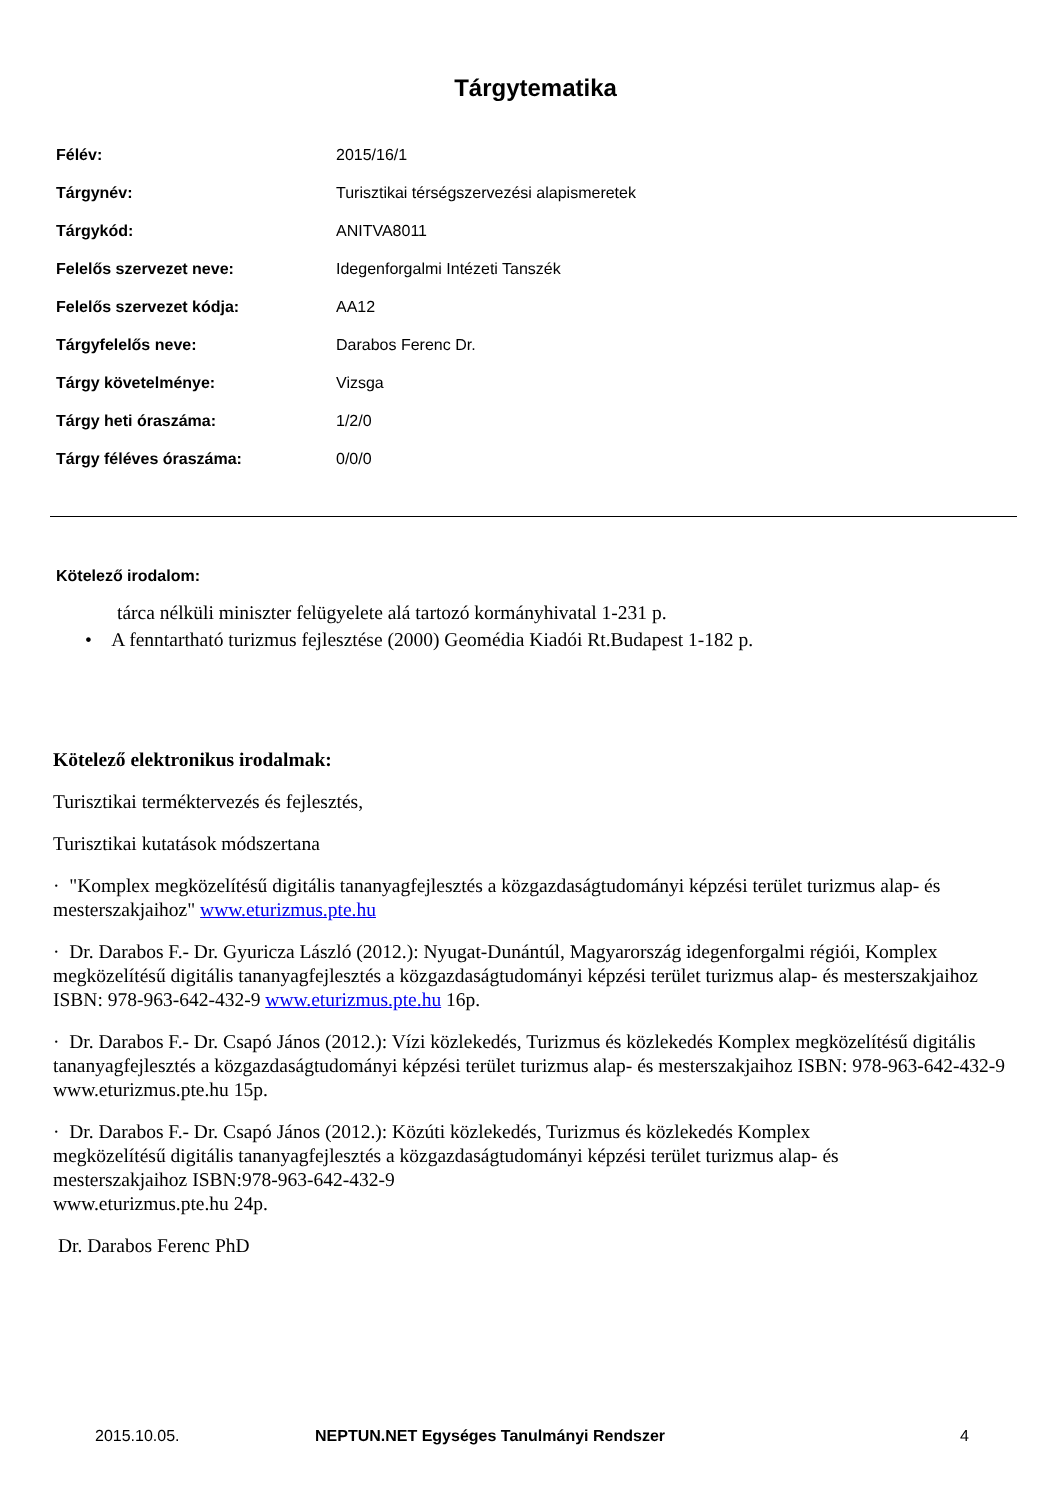Tárgytematika
| Félév: | 2015/16/1 |
| Tárgynév: | Turisztikai térségszervezési alapismeretek |
| Tárgykód: | ANITVA8011 |
| Felelős szervezet neve: | Idegenforgalmi Intézeti Tanszék |
| Felelős szervezet kódja: | AA12 |
| Tárgyfelelős neve: | Darabos Ferenc Dr. |
| Tárgy követelménye: | Vizsga |
| Tárgy heti óraszáma: | 1/2/0 |
| Tárgy féléves óraszáma: | 0/0/0 |
Kötelező irodalom:
tárca nélküli miniszter felügyelete alá tartozó kormányhivatal 1-231 p.
• A fenntartható turizmus fejlesztése (2000) Geomédia Kiadói Rt.Budapest 1-182 p.
Kötelező elektronikus irodalmak:
Turisztikai terméktervezés és fejlesztés,
Turisztikai kutatások módszertana
· "Komplex megközelítésű digitális tananyagfejlesztés a közgazdaságtudományi képzési terület turizmus alap- és mesterszakjaihoz" www.eturizmus.pte.hu
· Dr. Darabos F.- Dr. Gyuricza László (2012.): Nyugat-Dunántúl, Magyarország idegenforgalmi régiói, Komplex megközelítésű digitális tananyagfejlesztés a közgazdaságtudományi képzési terület turizmus alap- és mesterszakjaihoz ISBN: 978-963-642-432-9 www.eturizmus.pte.hu 16p.
· Dr. Darabos F.- Dr. Csapó János (2012.): Vízi közlekedés, Turizmus és közlekedés Komplex megközelítésű digitális tananyagfejlesztés a közgazdaságtudományi képzési terület turizmus alap- és mesterszakjaihoz ISBN: 978-963-642-432-9 www.eturizmus.pte.hu 15p.
· Dr. Darabos F.- Dr. Csapó János (2012.): Közúti közlekedés, Turizmus és közlekedés Komplex
megközelítésű digitális tananyagfejlesztés a közgazdaságtudományi képzési terület turizmus alap- és
mesterszakjaihoz ISBN:978-963-642-432-9
www.eturizmus.pte.hu 24p.
Dr. Darabos Ferenc PhD
2015.10.05. NEPTUN.NET Egységes Tanulmányi Rendszer 4